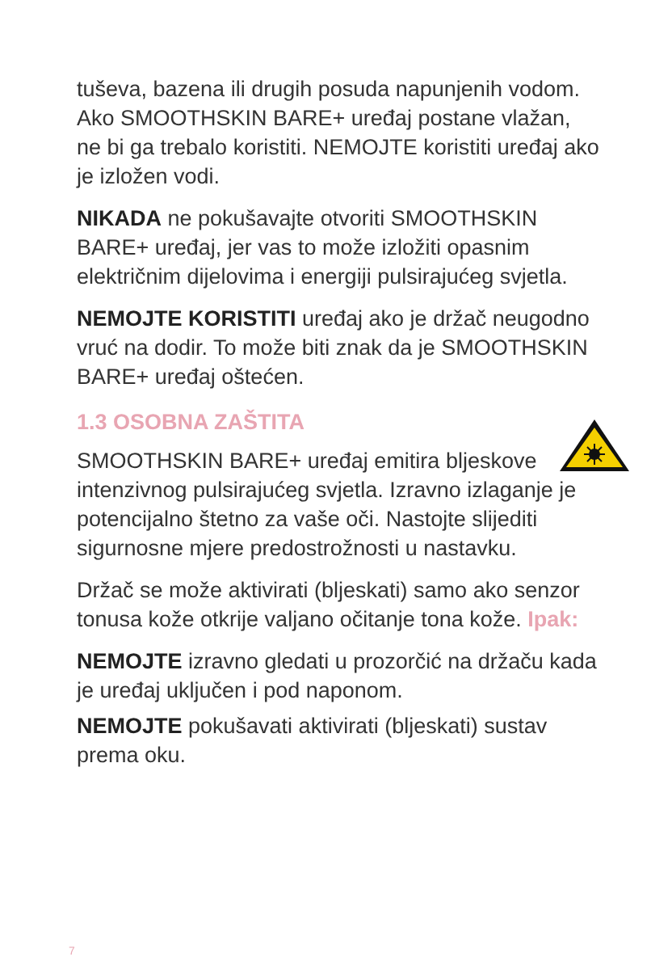tuševa, bazena ili drugih posuda napunjenih vodom. Ako SMOOTHSKIN BARE+ uređaj postane vlažan, ne bi ga trebalo koristiti. NEMOJTE koristiti uređaj ako je izložen vodi.
NIKADA ne pokušavajte otvoriti SMOOTHSKIN BARE+ uređaj, jer vas to može izložiti opasnim električnim dijelovima i energiji pulsirajućeg svjetla.
NEMOJTE KORISTITI uređaj ako je držač neugodno vruć na dodir. To može biti znak da je SMOOTHSKIN BARE+ uređaj oštećen.
1.3 OSOBNA ZAŠTITA
SMOOTHSKIN BARE+ uređaj emitira bljeskove intenzivnog pulsirajućeg svjetla. Izravno izlaganje je potencijalno štetno za vaše oči. Nastojte slijediti sigurnosne mjere predostrožnosti u nastavku.
Držač se može aktivirati (bljeskati) samo ako senzor tonusa kože otkrije valjano očitanje tona kože. Ipak:
NEMOJTE izravno gledati u prozorčić na držaču kada je uređaj uključen i pod naponom.
NEMOJTE pokušavati aktivirati (bljeskati) sustav prema oku.
7